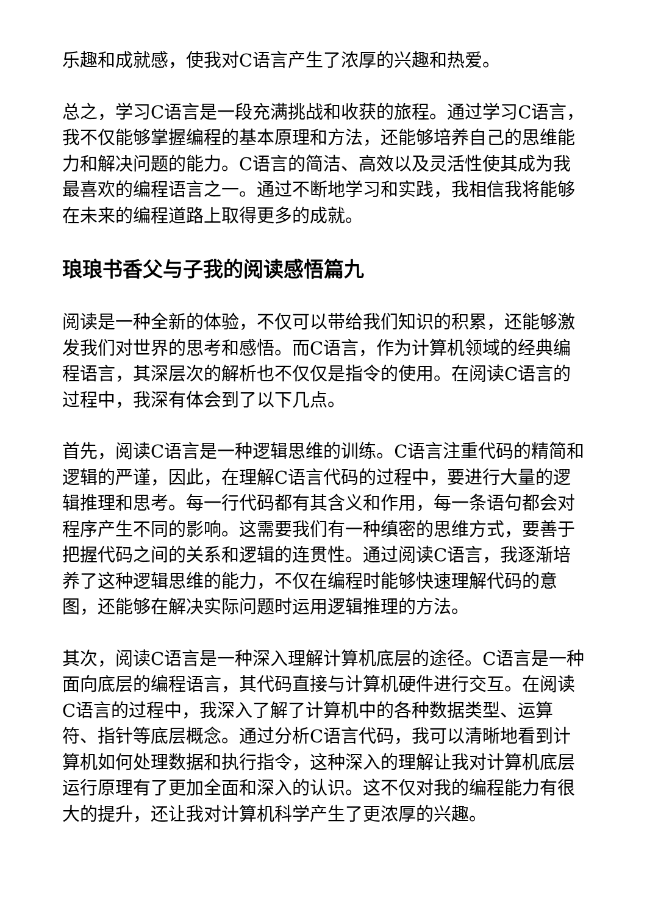乐趣和成就感，使我对C语言产生了浓厚的兴趣和热爱。
总之，学习C语言是一段充满挑战和收获的旅程。通过学习C语言，我不仅能够掌握编程的基本原理和方法，还能够培养自己的思维能力和解决问题的能力。C语言的简洁、高效以及灵活性使其成为我最喜欢的编程语言之一。通过不断地学习和实践，我相信我将能够在未来的编程道路上取得更多的成就。
琅琅书香父与子我的阅读感悟篇九
阅读是一种全新的体验，不仅可以带给我们知识的积累，还能够激发我们对世界的思考和感悟。而C语言，作为计算机领域的经典编程语言，其深层次的解析也不仅仅是指令的使用。在阅读C语言的过程中，我深有体会到了以下几点。
首先，阅读C语言是一种逻辑思维的训练。C语言注重代码的精简和逻辑的严谨，因此，在理解C语言代码的过程中，要进行大量的逻辑推理和思考。每一行代码都有其含义和作用，每一条语句都会对程序产生不同的影响。这需要我们有一种缜密的思维方式，要善于把握代码之间的关系和逻辑的连贯性。通过阅读C语言，我逐渐培养了这种逻辑思维的能力，不仅在编程时能够快速理解代码的意图，还能够在解决实际问题时运用逻辑推理的方法。
其次，阅读C语言是一种深入理解计算机底层的途径。C语言是一种面向底层的编程语言，其代码直接与计算机硬件进行交互。在阅读C语言的过程中，我深入了解了计算机中的各种数据类型、运算符、指针等底层概念。通过分析C语言代码，我可以清晰地看到计算机如何处理数据和执行指令，这种深入的理解让我对计算机底层运行原理有了更加全面和深入的认识。这不仅对我的编程能力有很大的提升，还让我对计算机科学产生了更浓厚的兴趣。